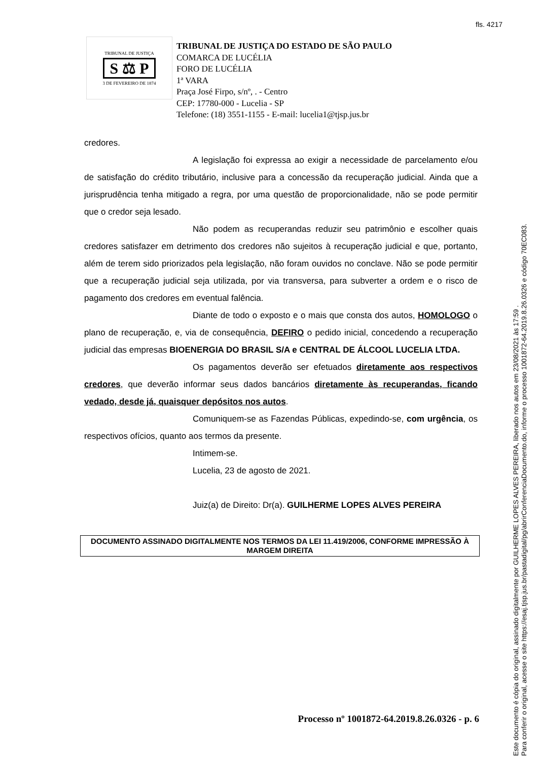fls. 4217
TRIBUNAL DE JUSTIÇA
S ⚖ P
3 DE FEVEREIRO DE 1874
TRIBUNAL DE JUSTIÇA DO ESTADO DE SÃO PAULO
COMARCA DE LUCÉLIA
FORO DE LUCÉLIA
1ª VARA
Praça José Firpo, s/nº, . - Centro
CEP: 17780-000 - Lucelia - SP
Telefone: (18) 3551-1155 - E-mail: lucelia1@tjsp.jus.br
credores.
A legislação foi expressa ao exigir a necessidade de parcelamento e/ou de satisfação do crédito tributário, inclusive para a concessão da recuperação judicial. Ainda que a jurisprudência tenha mitigado a regra, por uma questão de proporcionalidade, não se pode permitir que o credor seja lesado.
Não podem as recuperandas reduzir seu patrimônio e escolher quais credores satisfazer em detrimento dos credores não sujeitos à recuperação judicial e que, portanto, além de terem sido priorizados pela legislação, não foram ouvidos no conclave. Não se pode permitir que a recuperação judicial seja utilizada, por via transversa, para subverter a ordem e o risco de pagamento dos credores em eventual falência.
Diante de todo o exposto e o mais que consta dos autos, HOMOLOGO o plano de recuperação, e, via de consequência, DEFIRO o pedido inicial, concedendo a recuperação judicial das empresas BIOENERGIA DO BRASIL S/A e CENTRAL DE ÁLCOOL LUCELIA LTDA.
Os pagamentos deverão ser efetuados diretamente aos respectivos credores, que deverão informar seus dados bancários diretamente às recuperandas, ficando vedado, desde já, quaisquer depósitos nos autos.
Comuniquem-se as Fazendas Públicas, expedindo-se, com urgência, os respectivos ofícios, quanto aos termos da presente.
Intimem-se.
Lucelia, 23 de agosto de 2021.
Juiz(a) de Direito: Dr(a). GUILHERME LOPES ALVES PEREIRA
DOCUMENTO ASSINADO DIGITALMENTE NOS TERMOS DA LEI 11.419/2006, CONFORME IMPRESSÃO À MARGEM DIREITA
Processo nº 1001872-64.2019.8.26.0326 - p. 6
Este documento é cópia do original, assinado digitalmente por GUILHERME LOPES ALVES PEREIRA, liberado nos autos em 23/08/2021 às 17:59 .
Para conferir o original, acesse o site https://esaj.tjsp.jus.br/pastadigital/pg/abrirConferenciaDocumento.do, informe o processo 1001872-64.2019.8.26.0326 e código 70EC083.